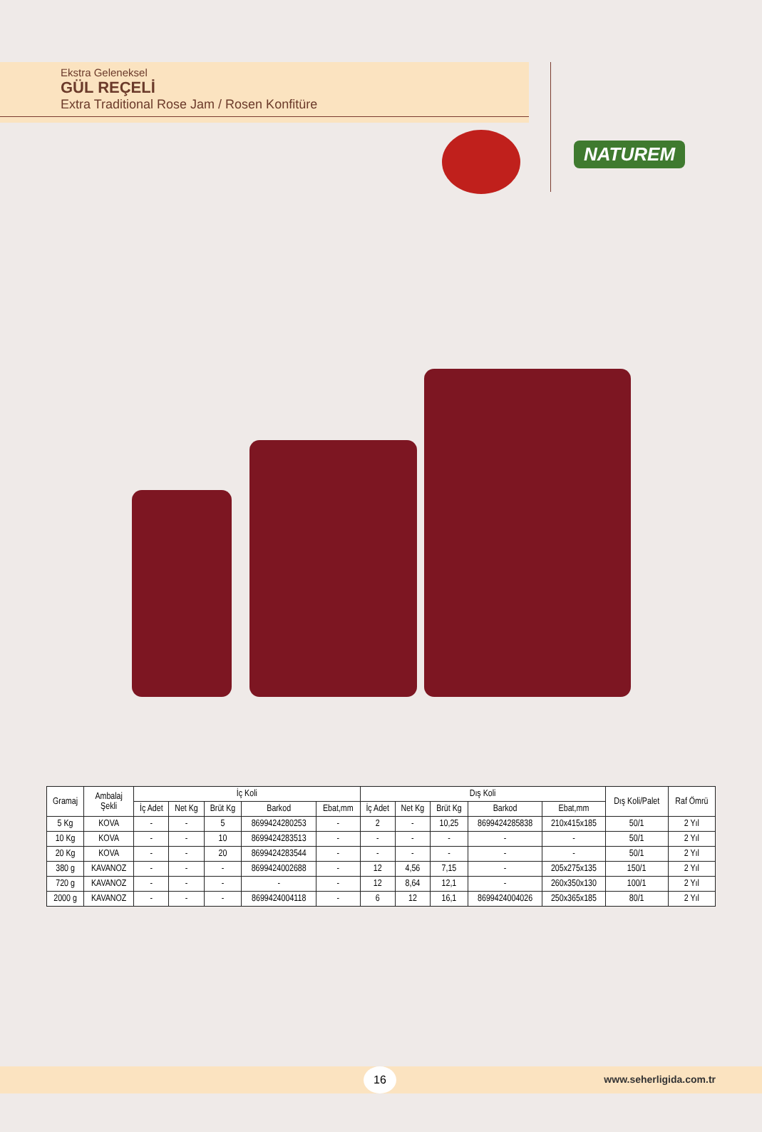Ekstra Geleneksel
GÜL REÇELİ
Extra Traditional Rose Jam / Rosen Konfitüre
NATUREM
| Gramaj | Ambalaj Şekli | İç Koli | | | | | Dış Koli | | | | | Dış Koli/Palet | Raf Ömrü |
| --- | --- | --- | --- | --- | --- | --- | --- | --- | --- | --- | --- | --- | --- |
| | | İç Adet | Net Kg | Brüt Kg | Barkod | Ebat,mm | İç Adet | Net Kg | Brüt Kg | Barkod | Ebat,mm | | |
| 5 Kg | KOVA | - | - | 5 | 8699424280253 | - | 2 | - | 10,25 | 8699424285838 | 210x415x185 | 50/1 | 2 Yıl |
| 10 Kg | KOVA | - | - | 10 | 8699424283513 | - | - | - | - | - | - | 50/1 | 2 Yıl |
| 20 Kg | KOVA | - | - | 20 | 8699424283544 | - | - | - | - | - | - | 50/1 | 2 Yıl |
| 380 g | KAVANOZ | - | - | - | 8699424002688 | - | 12 | 4,56 | 7,15 | - | 205x275x135 | 150/1 | 2 Yıl |
| 720 g | KAVANOZ | - | - | - | - | - | 12 | 8,64 | 12,1 | - | 260x350x130 | 100/1 | 2 Yıl |
| 2000 g | KAVANOZ | - | - | - | 8699424004118 | - | 6 | 12 | 16,1 | 8699424004026 | 250x365x185 | 80/1 | 2 Yıl |
16 www.seherligida.com.tr